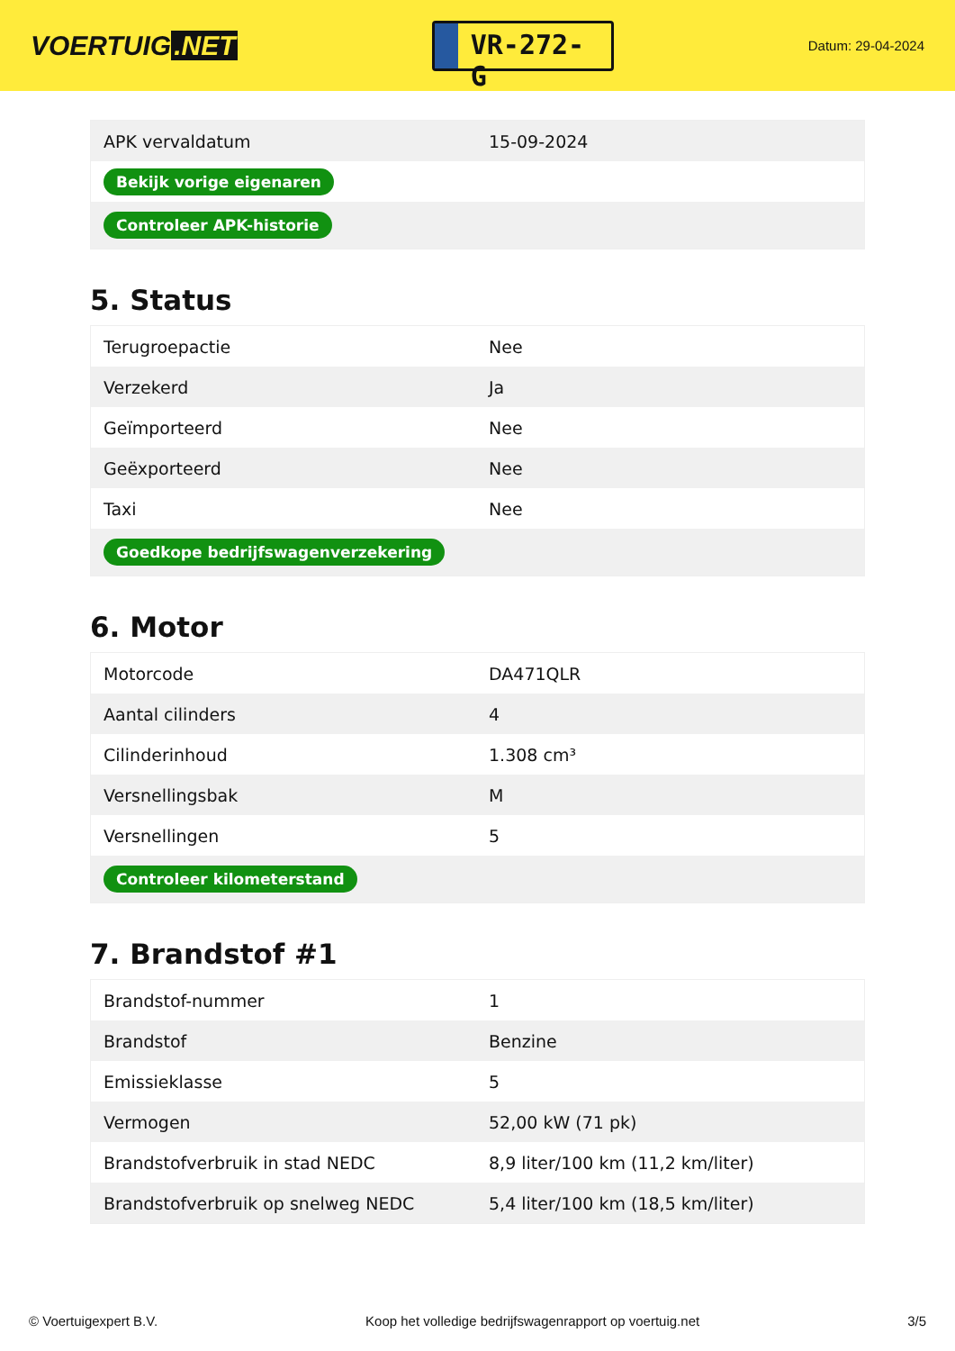VOERTUIG.NET
VR-272-G
Datum: 29-04-2024
| APK vervaldatum | 15-09-2024 |
| Bekijk vorige eigenaren | |
| Controleer APK-historie | |
5. Status
| Terugroepactie | Nee |
| Verzekerd | Ja |
| Geïmporteerd | Nee |
| Geëxporteerd | Nee |
| Taxi | Nee |
| Goedkope bedrijfswagenverzekering | |
6. Motor
| Motorcode | DA471QLR |
| Aantal cilinders | 4 |
| Cilinderinhoud | 1.308 cm³ |
| Versnellingsbak | M |
| Versnellingen | 5 |
| Controleer kilometerstand | |
7. Brandstof #1
| Brandstof-nummer | 1 |
| Brandstof | Benzine |
| Emissieklasse | 5 |
| Vermogen | 52,00 kW (71 pk) |
| Brandstofverbruik in stad NEDC | 8,9 liter/100 km (11,2 km/liter) |
| Brandstofverbruik op snelweg NEDC | 5,4 liter/100 km (18,5 km/liter) |
© Voertuigexpert B.V. Koop het volledige bedrijfswagenrapport op voertuig.net 3/5